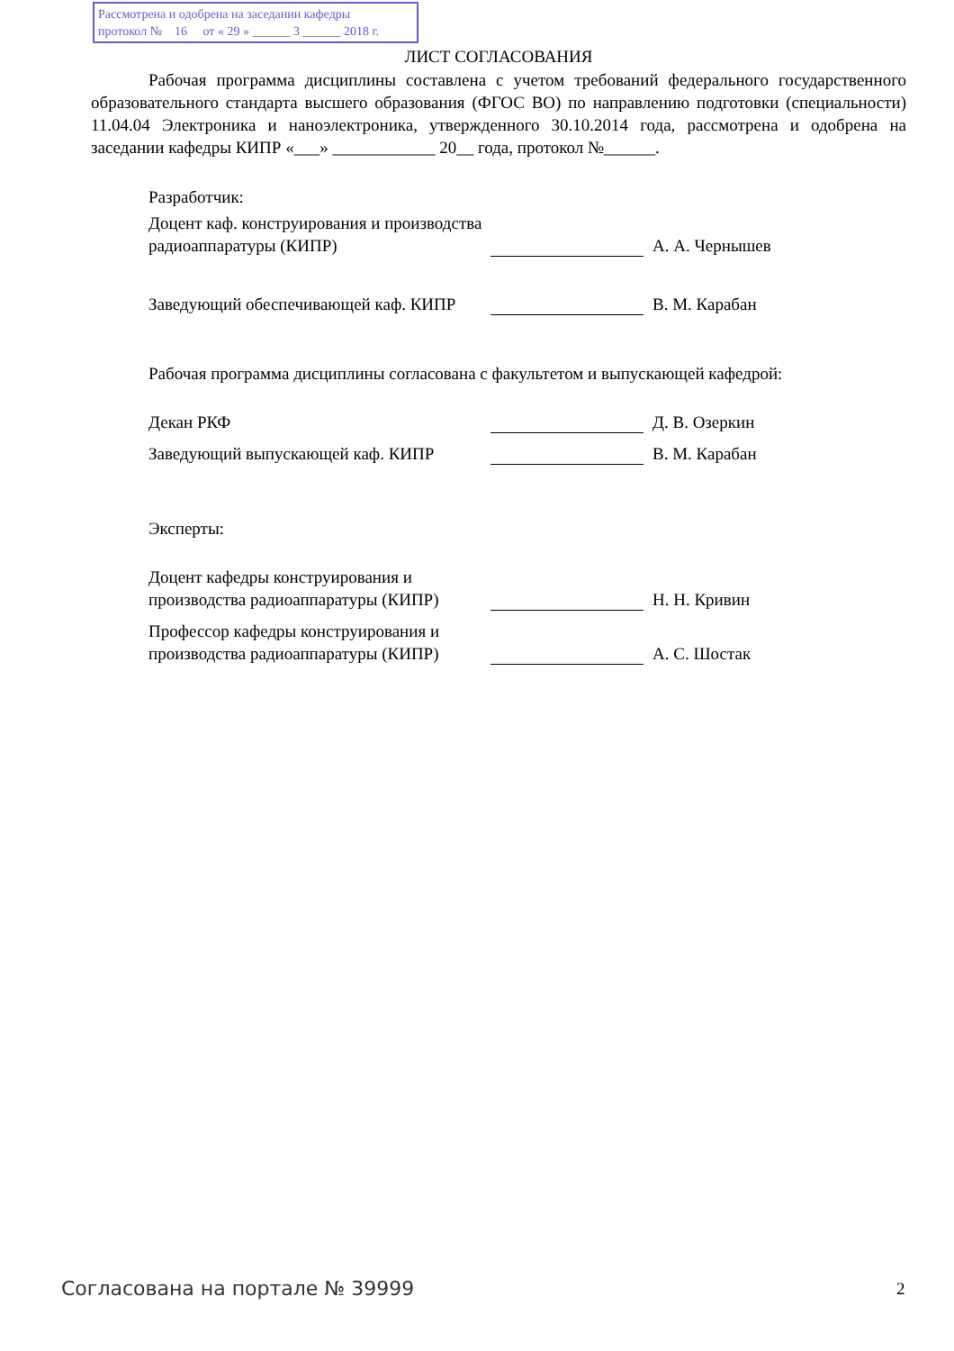Рассмотрена и одобрена на заседании кафедры
протокол № 16 от « 29 » ______ 3 ______ 2018 г.
ЛИСТ СОГЛАСОВАНИЯ
Рабочая программа дисциплины составлена с учетом требований федерального государственного образовательного стандарта высшего образования (ФГОС ВО) по направлению подготовки (специальности) 11.04.04 Электроника и наноэлектроника, утвержденного 30.10.2014 года, рассмотрена и одобрена на заседании кафедры КИПР «___» ____________ 20__ года, протокол №______.
Разработчик:
Доцент каф. конструирования и производства радиоаппаратуры (КИПР)
А. А. Чернышев
Заведующий обеспечивающей каф. КИПР
В. М. Карабан
Рабочая программа дисциплины согласована с факультетом и выпускающей кафедрой:
Декан РКФ Д. В. Озеркин
Заведующий выпускающей каф. КИПР В. М. Карабан
Эксперты:
Доцент кафедры конструирования и производства радиоаппаратуры (КИПР)
Н. Н. Кривин
Профессор кафедры конструирования и производства радиоаппаратуры (КИПР)
А. С. Шостак
Согласована на портале № 39999 2